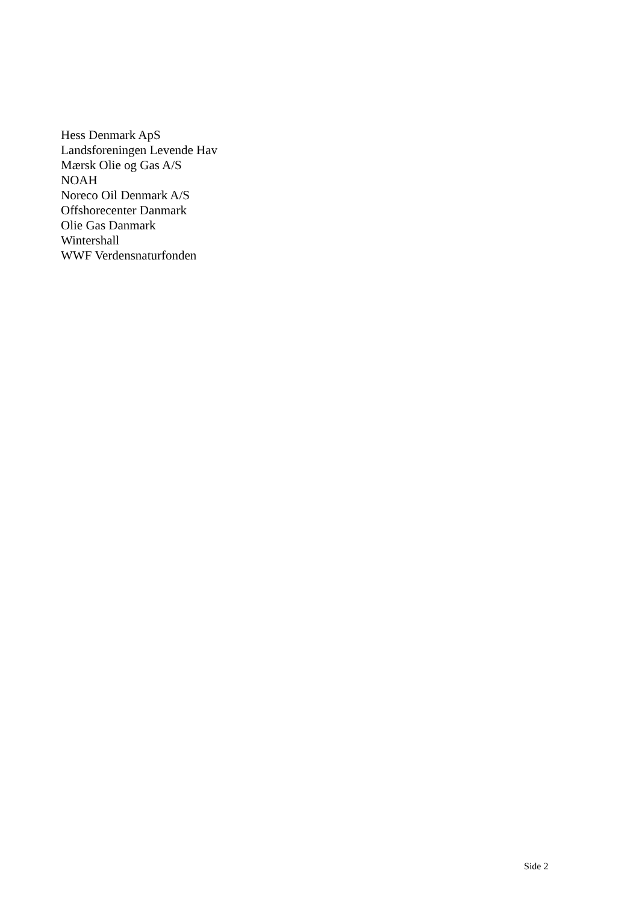Hess Denmark ApS
Landsforeningen Levende Hav
Mærsk Olie og Gas A/S
NOAH
Noreco Oil Denmark A/S
Offshorecenter Danmark
Olie Gas Danmark
Wintershall
WWF Verdensnaturfonden
Side 2